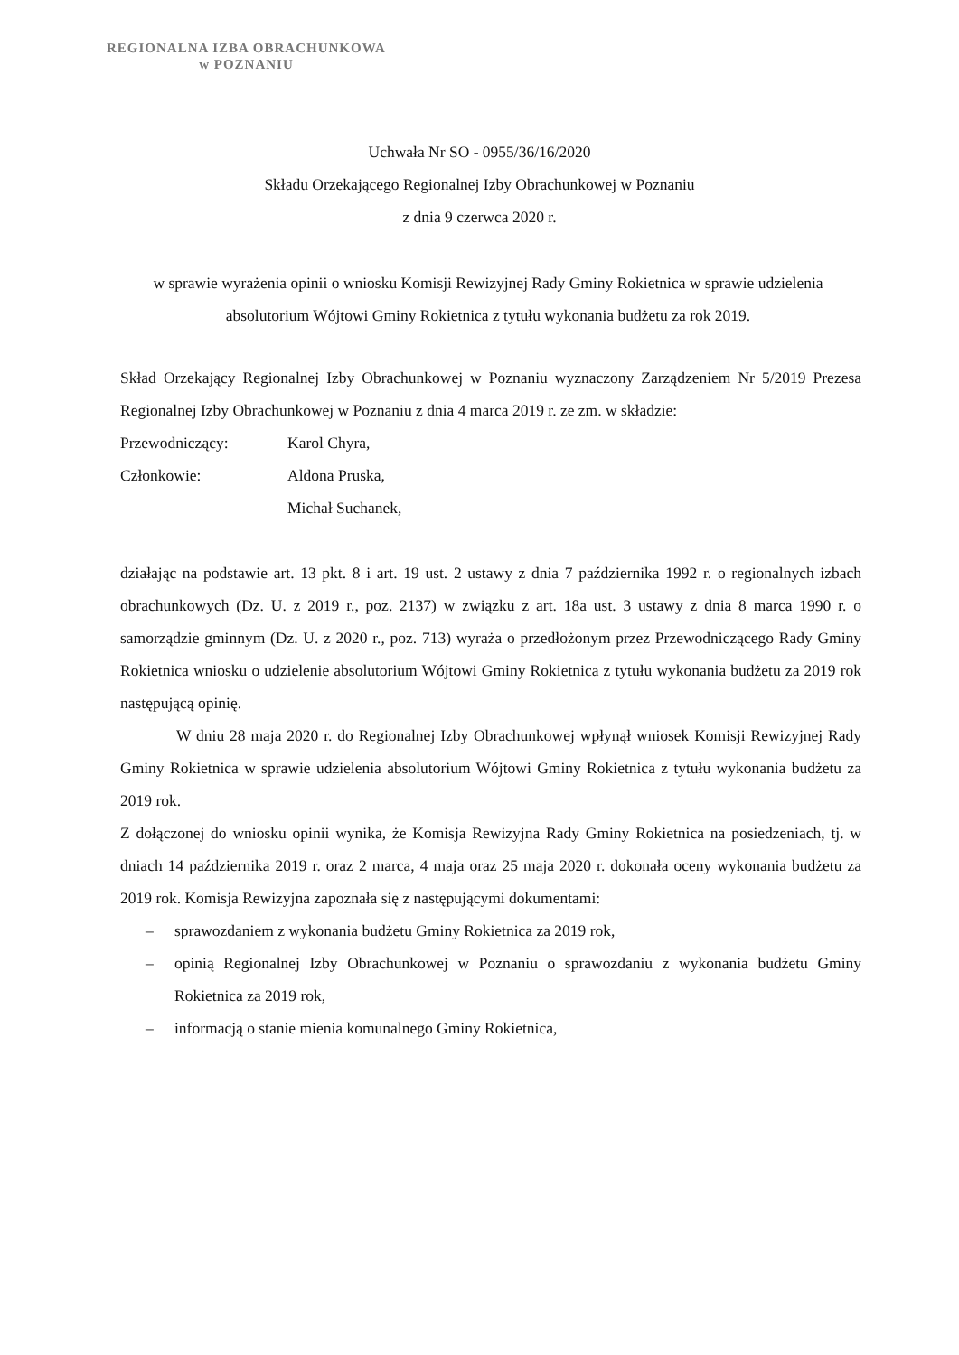REGIONALNA IZBA OBRACHUNKOWA
w POZNANIU
Uchwała Nr SO - 0955/36/16/2020
Składu Orzekającego Regionalnej Izby Obrachunkowej w Poznaniu
z dnia 9 czerwca 2020 r.
w sprawie wyrażenia opinii o wniosku Komisji Rewizyjnej Rady Gminy Rokietnica w sprawie udzielenia absolutorium Wójtowi Gminy Rokietnica z tytułu wykonania budżetu za rok 2019.
Skład Orzekający Regionalnej Izby Obrachunkowej w Poznaniu wyznaczony Zarządzeniem Nr 5/2019 Prezesa Regionalnej Izby Obrachunkowej w Poznaniu z dnia 4 marca 2019 r. ze zm. w składzie:
Przewodniczący: Karol Chyra,
Członkowie: Aldona Pruska,
Michał Suchanek,
działając na podstawie art. 13 pkt. 8 i art. 19 ust. 2 ustawy z dnia 7 października 1992 r. o regionalnych izbach obrachunkowych (Dz. U. z 2019 r., poz. 2137) w związku z art. 18a ust. 3 ustawy z dnia 8 marca 1990 r. o samorządzie gminnym (Dz. U. z 2020 r., poz. 713) wyraża o przedłożonym przez Przewodniczącego Rady Gminy Rokietnica wniosku o udzielenie absolutorium Wójtowi Gminy Rokietnica z tytułu wykonania budżetu za 2019 rok następującą opinię.
W dniu 28 maja 2020 r. do Regionalnej Izby Obrachunkowej wpłynął wniosek Komisji Rewizyjnej Rady Gminy Rokietnica w sprawie udzielenia absolutorium Wójtowi Gminy Rokietnica z tytułu wykonania budżetu za 2019 rok.
Z dołączonej do wniosku opinii wynika, że Komisja Rewizyjna Rady Gminy Rokietnica na posiedzeniach, tj. w dniach 14 października 2019 r. oraz 2 marca, 4 maja oraz 25 maja 2020 r. dokonała oceny wykonania budżetu za 2019 rok. Komisja Rewizyjna zapoznała się z następującymi dokumentami:
– sprawozdaniem z wykonania budżetu Gminy Rokietnica za 2019 rok,
– opinią Regionalnej Izby Obrachunkowej w Poznaniu o sprawozdaniu z wykonania budżetu Gminy Rokietnica za 2019 rok,
– informacją o stanie mienia komunalnego Gminy Rokietnica,